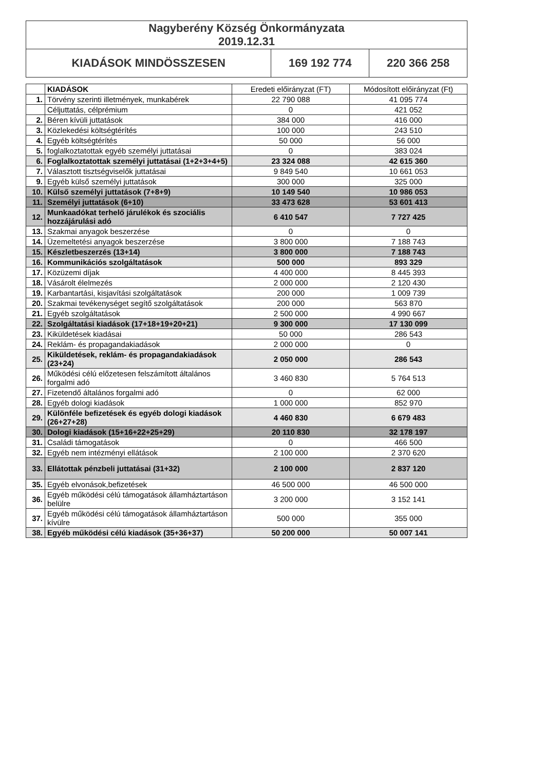| Nagyberény Község Önkormányzata 2019.12.31 | | |
| KIADÁSOK MINDÖSSZESEN | 169 192 774 | 220 366 258 |
| | KIADÁSOK | Eredeti előirányzat (FT) | Módosított előirányzat (Ft) |
| --- | --- | --- | --- |
| 1. | Törvény szerinti illetmények, munkabérek | 22 790 088 | 41 095 774 |
| | Céljuttatás, célprémium | 0 | 421 052 |
| 2. | Béren kívüli juttatások | 384 000 | 416 000 |
| 3. | Közlekedési költségtérítés | 100 000 | 243 510 |
| 4. | Egyéb költségtérítés | 50 000 | 56 000 |
| 5. | foglalkoztatottak egyéb személyi juttatásai | 0 | 383 024 |
| 6. | Foglalkoztatottak személyi juttatásai (1+2+3+4+5) | 23 324 088 | 42 615 360 |
| 7. | Választott tisztségviselők juttatásai | 9 849 540 | 10 661 053 |
| 9. | Egyéb külső személyi juttatások | 300 000 | 325 000 |
| 10. | Külső személyi juttatások (7+8+9) | 10 149 540 | 10 986 053 |
| 11. | Személyi juttatások (6+10) | 33 473 628 | 53 601 413 |
| 12. | Munkaadókat terhelő járulékok és szociális hozzájárulási adó | 6 410 547 | 7 727 425 |
| 13. | Szakmai anyagok beszerzése | 0 | 0 |
| 14. | Üzemeltetési anyagok beszerzése | 3 800 000 | 7 188 743 |
| 15. | Készletbeszerzés (13+14) | 3 800 000 | 7 188 743 |
| 16. | Kommunikációs szolgáltatások | 500 000 | 893 329 |
| 17. | Közüzemi díjak | 4 400 000 | 8 445 393 |
| 18. | Vásárolt élelmezés | 2 000 000 | 2 120 430 |
| 19. | Karbantartási, kisjavítási szolgáltatások | 200 000 | 1 009 739 |
| 20. | Szakmai tevékenységet segítő szolgáltatások | 200 000 | 563 870 |
| 21. | Egyéb szolgáltatások | 2 500 000 | 4 990 667 |
| 22. | Szolgáltatási kiadások (17+18+19+20+21) | 9 300 000 | 17 130 099 |
| 23. | Kiküldetések kiadásai | 50 000 | 286 543 |
| 24. | Reklám- és propagandakiadások | 2 000 000 | 0 |
| 25. | Kiküldetések, reklám- és propagandakiadások (23+24) | 2 050 000 | 286 543 |
| 26. | Működési célú előzetesen felszámított általános forgalmi adó | 3 460 830 | 5 764 513 |
| 27. | Fizetendő általános forgalmi adó | 0 | 62 000 |
| 28. | Egyéb dologi kiadások | 1 000 000 | 852 970 |
| 29. | Különféle befizetések és egyéb dologi kiadások (26+27+28) | 4 460 830 | 6 679 483 |
| 30. | Dologi kiadások (15+16+22+25+29) | 20 110 830 | 32 178 197 |
| 31. | Családi támogatások | 0 | 466 500 |
| 32. | Egyéb nem intézményi ellátások | 2 100 000 | 2 370 620 |
| 33. | Ellátottak pénzbeli juttatásai (31+32) | 2 100 000 | 2 837 120 |
| 35. | Egyéb elvonások,befizetések | 46 500 000 | 46 500 000 |
| 36. | Egyéb működési célú támogatások államháztartáson belülre | 3 200 000 | 3 152 141 |
| 37. | Egyéb működési célú támogatások államháztartáson kívülre | 500 000 | 355 000 |
| 38. | Egyéb működési célú kiadások (35+36+37) | 50 200 000 | 50 007 141 |